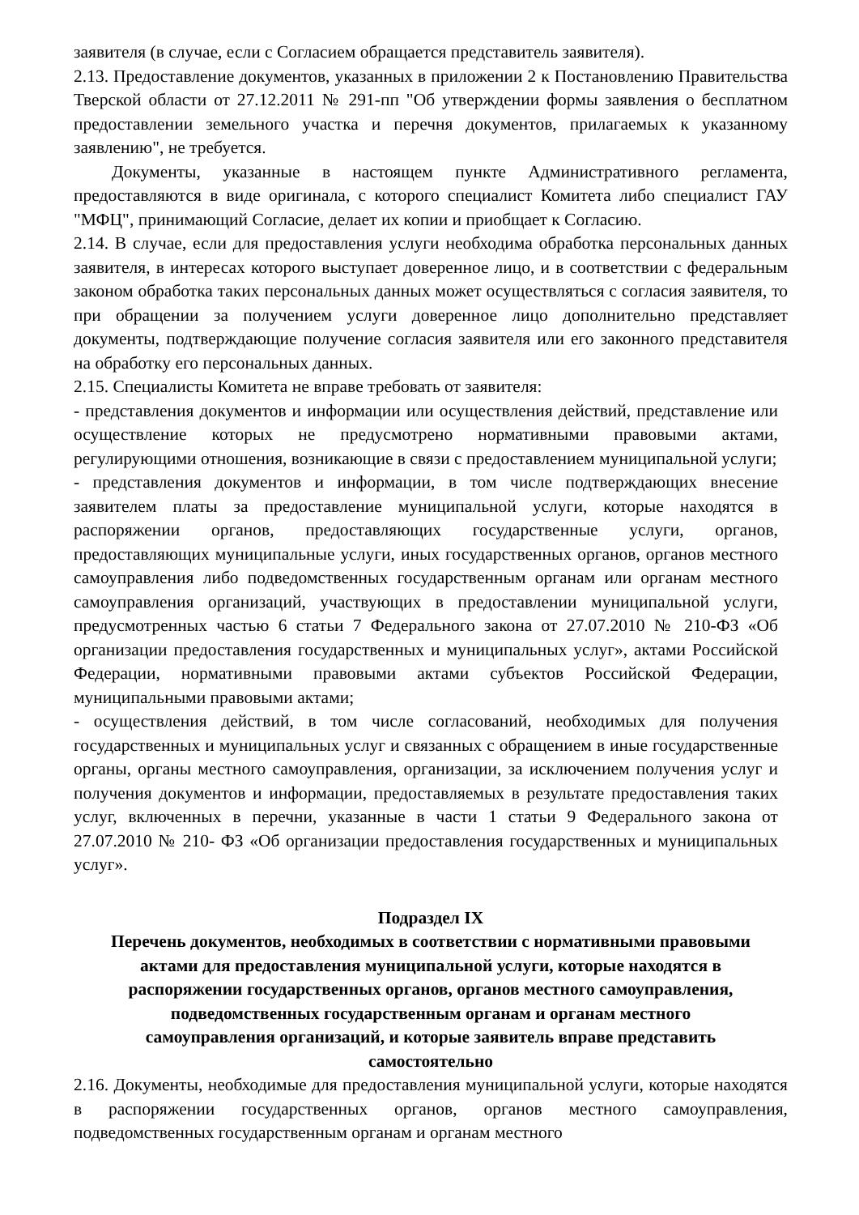заявителя (в случае, если с Согласием обращается представитель заявителя).
2.13. Предоставление документов, указанных в приложении 2 к Постановлению Правительства Тверской области от 27.12.2011 № 291-пп "Об утверждении формы заявления о бесплатном предоставлении земельного участка и перечня документов, прилагаемых к указанному заявлению", не требуется.
Документы, указанные в настоящем пункте Административного регламента, предоставляются в виде оригинала, с которого специалист Комитета либо специалист ГАУ "МФЦ", принимающий Согласие, делает их копии и приобщает к Согласию.
2.14. В случае, если для предоставления услуги необходима обработка персональных данных заявителя, в интересах которого выступает доверенное лицо, и в соответствии с федеральным законом обработка таких персональных данных может осуществляться с согласия заявителя, то при обращении за получением услуги доверенное лицо дополнительно представляет документы, подтверждающие получение согласия заявителя или его законного представителя на обработку его персональных данных.
2.15. Специалисты Комитета не вправе требовать от заявителя:
- представления документов и информации или осуществления действий, представление или осуществление которых не предусмотрено нормативными правовыми актами, регулирующими отношения, возникающие в связи с предоставлением муниципальной услуги;
- представления документов и информации, в том числе подтверждающих внесение заявителем платы за предоставление муниципальной услуги, которые находятся в распоряжении органов, предоставляющих государственные услуги, органов, предоставляющих муниципальные услуги, иных государственных органов, органов местного самоуправления либо подведомственных государственным органам или органам местного самоуправления организаций, участвующих в предоставлении муниципальной услуги, предусмотренных частью 6 статьи 7 Федерального закона от 27.07.2010 № 210-ФЗ «Об организации предоставления государственных и муниципальных услуг», актами Российской Федерации, нормативными правовыми актами субъектов Российской Федерации, муниципальными правовыми актами;
- осуществления действий, в том числе согласований, необходимых для получения государственных и муниципальных услуг и связанных с обращением в иные государственные органы, органы местного самоуправления, организации, за исключением получения услуг и получения документов и информации, предоставляемых в результате предоставления таких услуг, включенных в перечни, указанные в части 1 статьи 9 Федерального закона от 27.07.2010 № 210- ФЗ «Об организации предоставления государственных и муниципальных услуг».
Подраздел IX
Перечень документов, необходимых в соответствии с нормативными правовыми актами для предоставления муниципальной услуги, которые находятся в распоряжении государственных органов, органов местного самоуправления, подведомственных государственным органам и органам местного самоуправления организаций, и которые заявитель вправе представить самостоятельно
2.16. Документы, необходимые для предоставления муниципальной услуги, которые находятся в распоряжении государственных органов, органов местного самоуправления, подведомственных государственным органам и органам местного